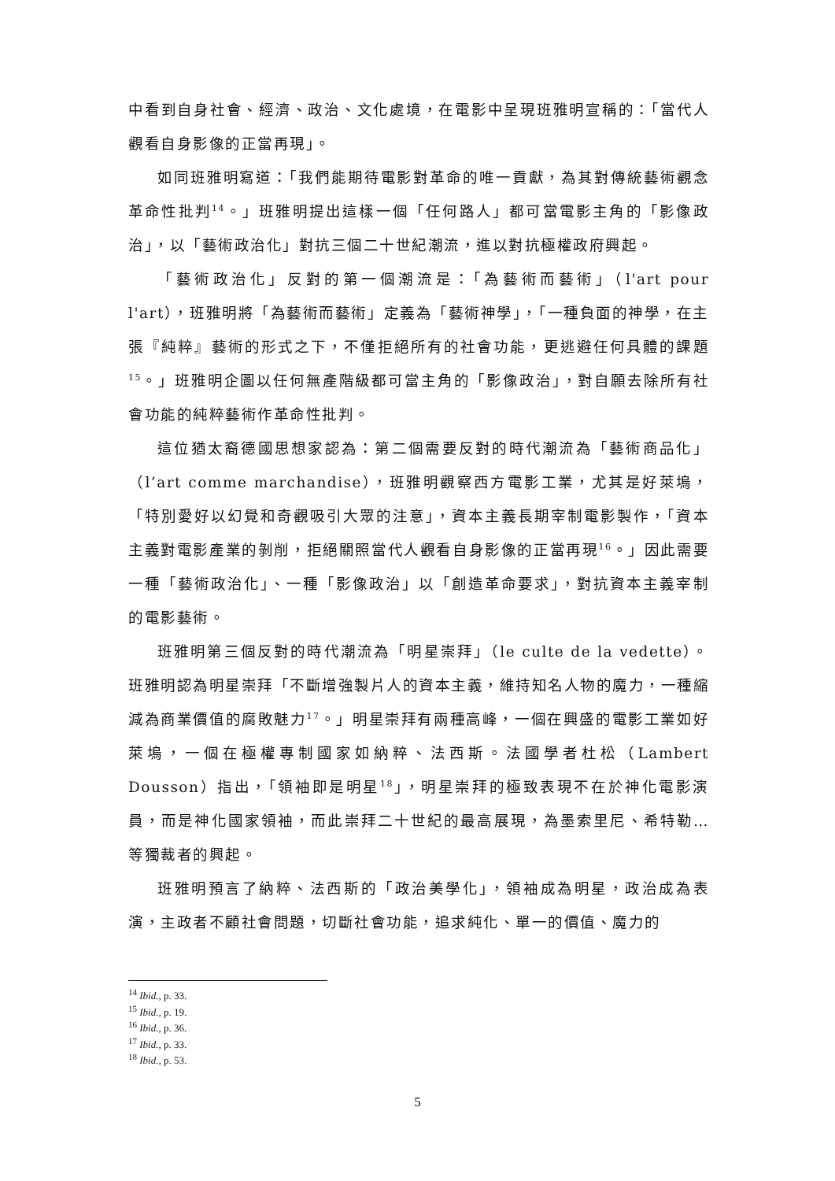中看到自身社會、經濟、政治、文化處境，在電影中呈現班雅明宣稱的：「當代人觀看自身影像的正當再現」。
如同班雅明寫道：「我們能期待電影對革命的唯一貢獻，為其對傳統藝術觀念革命性批判<sup>14</sup>。」班雅明提出這樣一個「任何路人」都可當電影主角的「影像政治」，以「藝術政治化」對抗三個二十世紀潮流，進以對抗極權政府興起。
「藝術政治化」反對的第一個潮流是：「為藝術而藝術」（l'art pour l'art），班雅明將「為藝術而藝術」定義為「藝術神學」，「一種負面的神學，在主張『純粹』藝術的形式之下，不僅拒絕所有的社會功能，更逃避任何具體的課題<sup>15</sup>。」班雅明企圖以任何無產階級都可當主角的「影像政治」，對自願去除所有社會功能的純粹藝術作革命性批判。
這位猶太裔德國思想家認為：第二個需要反對的時代潮流為「藝術商品化」（l’art comme marchandise），班雅明觀察西方電影工業，尤其是好萊塢，「特別愛好以幻覺和奇觀吸引大眾的注意」，資本主義長期宰制電影製作，「資本主義對電影產業的剝削，拒絕關照當代人觀看自身影像的正當再現<sup>16</sup>。」因此需要一種「藝術政治化」、一種「影像政治」以「創造革命要求」，對抗資本主義宰制的電影藝術。
班雅明第三個反對的時代潮流為「明星崇拜」（le culte de la vedette）。班雅明認為明星崇拜「不斷增強製片人的資本主義，維持知名人物的魔力，一種縮減為商業價值的腐敗魅力<sup>17</sup>。」明星崇拜有兩種高峰，一個在興盛的電影工業如好萊塢，一個在極權專制國家如納粹、法西斯。法國學者杜松（Lambert Dousson）指出，「領袖即是明星<sup>18</sup>」，明星崇拜的極致表現不在於神化電影演員，而是神化國家領袖，而此崇拜二十世紀的最高展現，為墨索里尼、希特勒… 等獨裁者的興起。
班雅明預言了納粹、法西斯的「政治美學化」，領袖成為明星，政治成為表演，主政者不顧社會問題，切斷社會功能，追求純化、單一的價值、魔力的
<sup>14</sup> Ibid., p. 33.
<sup>15</sup> Ibid., p. 19.
<sup>16</sup> Ibid., p. 36.
<sup>17</sup> Ibid., p. 33.
<sup>18</sup> Ibid., p. 53.
5